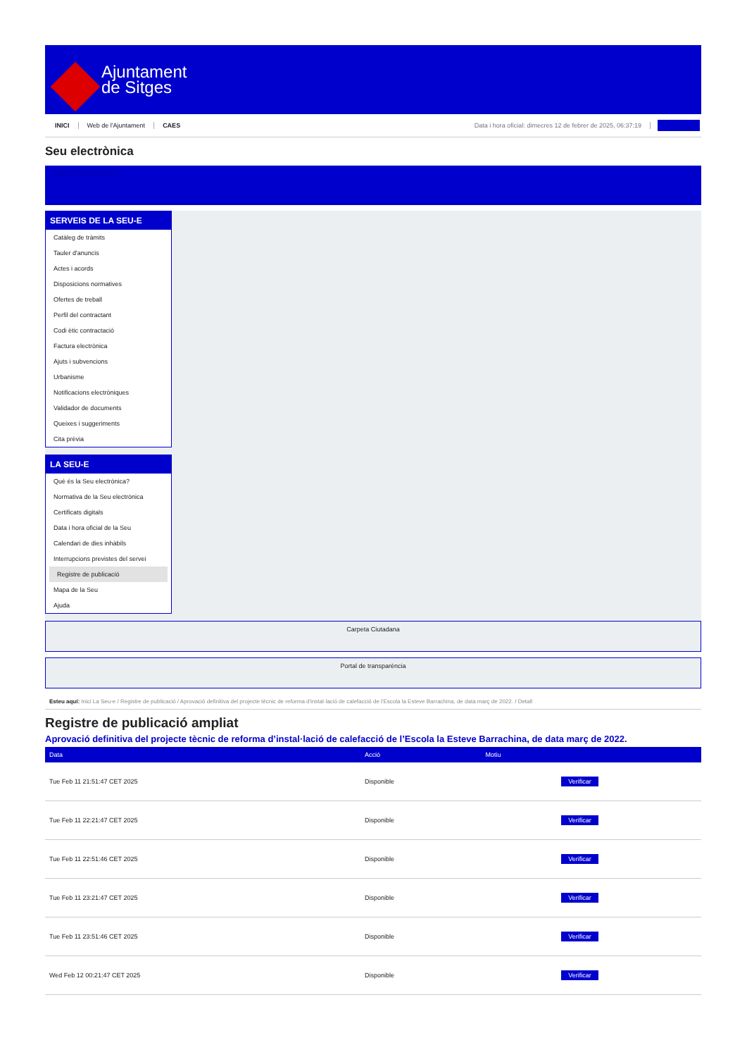Ajuntament
de Sitges
INICI Web de l'Ajuntament CAES Data i hora oficial: dimecres 12 de febrer de 2025, 06:37:19
Seu electrònica
Obtenir còpia autèntica
SERVEIS DE LA SEU-E
Catàleg de tràmits
Tauler d'anuncis
Actes i acords
Disposicions normatives
Ofertes de treball
Perfil del contractant
Codi ètic contractació
Factura electrònica
Ajuts i subvencions
Urbanisme
Notificacions electròniques
Validador de documents
Queixes i suggeriments
Cita prèvia
LA SEU-E
Què és la Seu electrònica?
Normativa de la Seu electrònica
Certificats digitals
Data i hora oficial de la Seu
Calendari de dies inhàbils
Interrupcions previstes del servei
Registre de publicació
Mapa de la Seu
Ajuda
Carpeta Ciutadana
Portal de transparència
Esteu aquí: Inici La Seu-e / Registre de publicació / Aprovació definitiva del projecte tècnic de reforma d'instal·lació de calefacció de l'Escola la Esteve Barrachina, de data març de 2022. / Detall
Registre de publicació ampliat
Aprovació definitiva del projecte tècnic de reforma d’instal·lació de calefacció de l’Escola la Esteve Barrachina, de data març de 2022.
| Data | Acció | Motiu | |
| --- | --- | --- | --- |
| Tue Feb 11 21:51:47 CET 2025 | Disponible | | Verificar |
| Tue Feb 11 22:21:47 CET 2025 | Disponible | | Verificar |
| Tue Feb 11 22:51:46 CET 2025 | Disponible | | Verificar |
| Tue Feb 11 23:21:47 CET 2025 | Disponible | | Verificar |
| Tue Feb 11 23:51:46 CET 2025 | Disponible | | Verificar |
| Wed Feb 12 00:21:47 CET 2025 | Disponible | | Verificar |